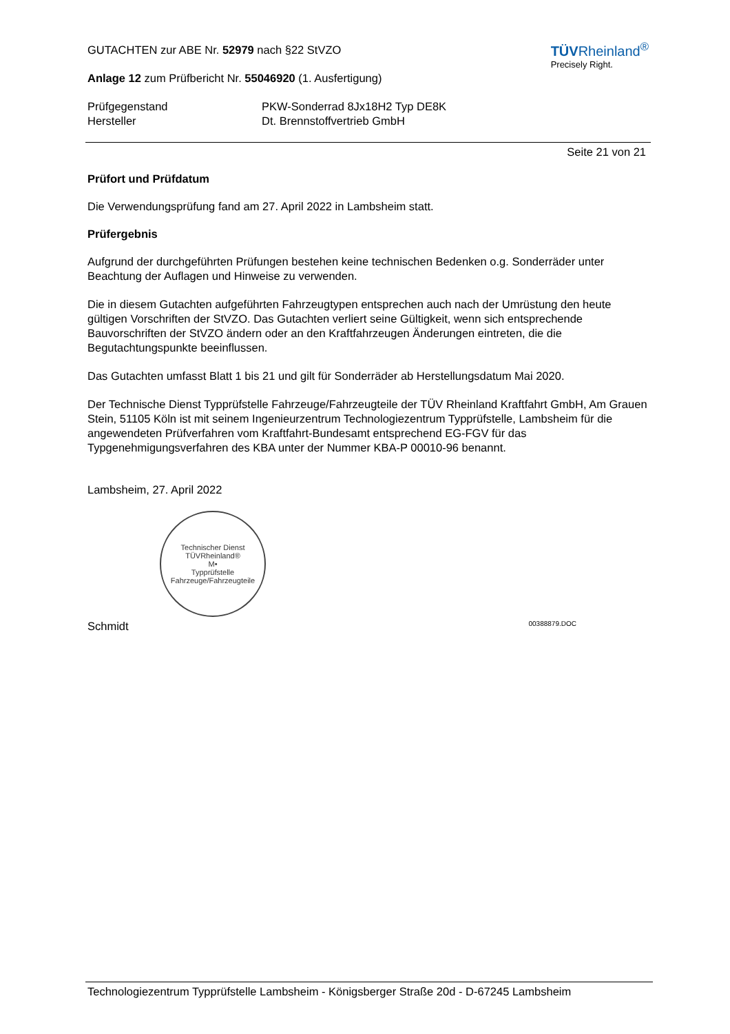TÜVRheinland<sup>®</sup>
Precisely Right.
GUTACHTEN zur ABE Nr. 52979 nach §22 StVZO
Anlage 12 zum Prüfbericht Nr. 55046920 (1. Ausfertigung)
Prüfgegenstand PKW-Sonderrad 8Jx18H2 Typ DE8K
Hersteller Dt. Brennstoffvertrieb GmbH
Seite 21 von 21
Prüfort und Prüfdatum
Die Verwendungsprüfung fand am 27. April 2022 in Lambsheim statt.
Prüfergebnis
Aufgrund der durchgeführten Prüfungen bestehen keine technischen Bedenken o.g. Sonderräder unter Beachtung der Auflagen und Hinweise zu verwenden.
Die in diesem Gutachten aufgeführten Fahrzeugtypen entsprechen auch nach der Umrüstung den heute gültigen Vorschriften der StVZO. Das Gutachten verliert seine Gültigkeit, wenn sich entsprechende Bauvorschriften der StVZO ändern oder an den Kraftfahrzeugen Änderungen eintreten, die die Begutachtungspunkte beeinflussen.
Das Gutachten umfasst Blatt 1 bis 21 und gilt für Sonderräder ab Herstellungsdatum Mai 2020.
Der Technische Dienst Typprüfstelle Fahrzeuge/Fahrzeugteile der TÜV Rheinland Kraftfahrt GmbH, Am Grauen Stein, 51105 Köln ist mit seinem Ingenieurzentrum Technologiezentrum Typprüfstelle, Lambsheim für die angewendeten Prüfverfahren vom Kraftfahrt-Bundesamt entsprechend EG-FGV für das Typgenehmigungsverfahren des KBA unter der Nummer KBA-P 00010-96 benannt.
Lambsheim, 27. April 2022
Technischer Dienst
TÜVRheinland®
M•
Typprüfstelle Fahrzeuge/Fahrzeugteile
Schmidt 00388879.DOC
Technologiezentrum Typprüfstelle Lambsheim - Königsberger Straße 20d - D-67245 Lambsheim